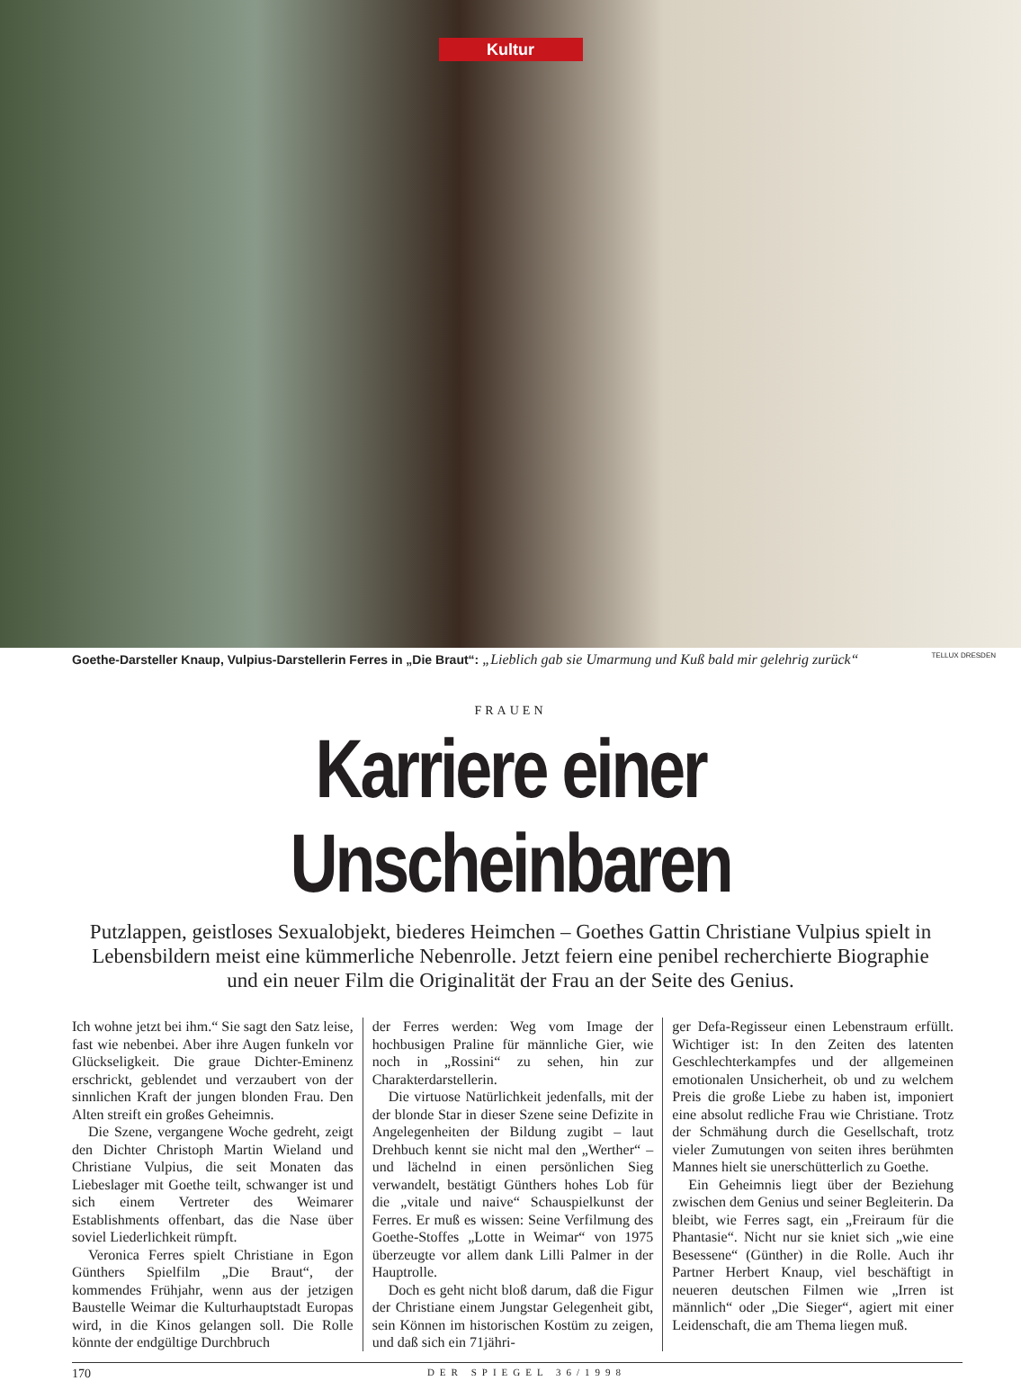Kultur
Goethe-Darsteller Knaup, Vulpius-Darstellerin Ferres in „Die Braut“: „Lieblich gab sie Umarmung und Kuß bald mir gelehrig zurück“TELLUX DRESDEN
FRAUEN
Karriere einer Unscheinbaren
Putzlappen, geistloses Sexualobjekt, biederes Heimchen – Goethes Gattin Christiane Vulpius spielt in Lebensbildern meist eine kümmerliche Nebenrolle. Jetzt feiern eine penibel recherchierte Biographie und ein neuer Film die Originalität der Frau an der Seite des Genius.
Ich wohne jetzt bei ihm.“ Sie sagt den Satz leise, fast wie nebenbei. Aber ihre Augen funkeln vor Glückseligkeit. Die graue Dichter-Eminenz erschrickt, geblendet und verzaubert von der sinnlichen Kraft der jungen blonden Frau. Den Alten streift ein großes Geheimnis.
Die Szene, vergangene Woche gedreht, zeigt den Dichter Christoph Martin Wieland und Christiane Vulpius, die seit Monaten das Liebeslager mit Goethe teilt, schwanger ist und sich einem Vertreter des Weimarer Establishments offenbart, das die Nase über soviel Liederlichkeit rümpft.
Veronica Ferres spielt Christiane in Egon Günthers Spielfilm „Die Braut“, der kommendes Frühjahr, wenn aus der jetzigen Baustelle Weimar die Kulturhauptstadt Europas wird, in die Kinos gelangen soll. Die Rolle könnte der endgültige Durchbruch
der Ferres werden: Weg vom Image der hochbusigen Praline für männliche Gier, wie noch in „Rossini“ zu sehen, hin zur Charakterdarstellerin.
Die virtuose Natürlichkeit jedenfalls, mit der der blonde Star in dieser Szene seine Defizite in Angelegenheiten der Bildung zugibt – laut Drehbuch kennt sie nicht mal den „Werther“ – und lächelnd in einen persönlichen Sieg verwandelt, bestätigt Günthers hohes Lob für die „vitale und naive“ Schauspielkunst der Ferres. Er muß es wissen: Seine Verfilmung des Goethe-Stoffes „Lotte in Weimar“ von 1975 überzeugte vor allem dank Lilli Palmer in der Hauptrolle.
Doch es geht nicht bloß darum, daß die Figur der Christiane einem Jungstar Gelegenheit gibt, sein Können im historischen Kostüm zu zeigen, und daß sich ein 71jähri-
ger Defa-Regisseur einen Lebenstraum erfüllt. Wichtiger ist: In den Zeiten des latenten Geschlechterkampfes und der allgemeinen emotionalen Unsicherheit, ob und zu welchem Preis die große Liebe zu haben ist, imponiert eine absolut redliche Frau wie Christiane. Trotz der Schmähung durch die Gesellschaft, trotz vieler Zumutungen von seiten ihres berühmten Mannes hielt sie unerschütterlich zu Goethe.
Ein Geheimnis liegt über der Beziehung zwischen dem Genius und seiner Begleiterin. Da bleibt, wie Ferres sagt, ein „Freiraum für die Phantasie“. Nicht nur sie kniet sich „wie eine Besessene“ (Günther) in die Rolle. Auch ihr Partner Herbert Knaup, viel beschäftigt in neueren deutschen Filmen wie „Irren ist männlich“ oder „Die Sieger“, agiert mit einer Leidenschaft, die am Thema liegen muß.
170 DER SPIEGEL 36/1998